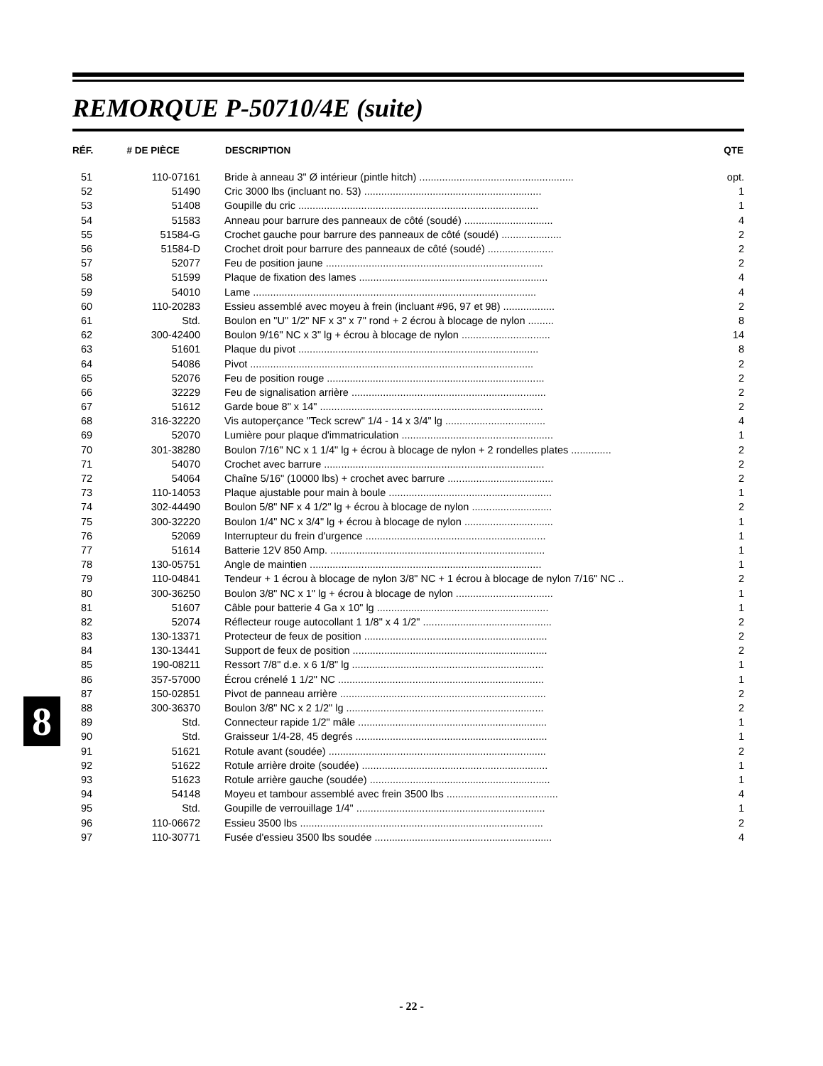REMORQUE P-50710/4E (suite)
| RÉF. | # DE PIÈCE | DESCRIPTION | QTE |
| --- | --- | --- | --- |
| 51 | 110-07161 | Bride à anneau 3" Ø intérieur (pintle hitch) ...................................................... | opt. |
| 52 | 51490 | Cric 3000 lbs (incluant no. 53) .............................................................. | 1 |
| 53 | 51408 | Goupille du cric .................................................................................... | 1 |
| 54 | 51583 | Anneau pour barrure des panneaux de côté (soudé) ............................... | 4 |
| 55 | 51584-G | Crochet gauche pour barrure des panneaux de côté (soudé) ..................... | 2 |
| 56 | 51584-D | Crochet droit pour barrure des panneaux de côté (soudé) ....................... | 2 |
| 57 | 52077 | Feu de position jaune ............................................................................ | 2 |
| 58 | 51599 | Plaque de fixation des lames .................................................................. | 4 |
| 59 | 54010 | Lame ................................................................................................... | 4 |
| 60 | 110-20283 | Essieu assemblé avec moyeu à frein (incluant #96, 97 et 98) .................. | 2 |
| 61 | Std. | Boulon en "U" 1/2" NF x 3" x 7" rond + 2 écrou à blocage de nylon ......... | 8 |
| 62 | 300-42400 | Boulon 9/16" NC x 3" lg + écrou à blocage de nylon ............................... | 14 |
| 63 | 51601 | Plaque du pivot .................................................................................... | 8 |
| 64 | 54086 | Pivot ................................................................................................... | 2 |
| 65 | 52076 | Feu de position rouge ............................................................................ | 2 |
| 66 | 32229 | Feu de signalisation arrière .................................................................... | 2 |
| 67 | 51612 | Garde boue 8" x 14" .............................................................................. | 2 |
| 68 | 316-32220 | Vis autoperçance "Teck screw" 1/4 - 14 x 3/4" lg ................................... | 4 |
| 69 | 52070 | Lumière pour plaque d'immatriculation ..................................................... | 1 |
| 70 | 301-38280 | Boulon 7/16" NC x 1 1/4" lg + écrou à blocage de nylon + 2 rondelles plates .............. | 2 |
| 71 | 54070 | Crochet avec barrure ............................................................................. | 2 |
| 72 | 54064 | Chaîne 5/16" (10000 lbs) + crochet avec barrure ..................................... | 2 |
| 73 | 110-14053 | Plaque ajustable pour main à boule ......................................................... | 1 |
| 74 | 302-44490 | Boulon 5/8" NF x 4 1/2" lg + écrou à blocage de nylon ............................ | 2 |
| 75 | 300-32220 | Boulon 1/4" NC x 3/4" lg + écrou à blocage de nylon ............................... | 1 |
| 76 | 52069 | Interrupteur du frein d'urgence ............................................................... | 1 |
| 77 | 51614 | Batterie 12V 850 Amp. ........................................................................... | 1 |
| 78 | 130-05751 | Angle de maintien ................................................................................. | 1 |
| 79 | 110-04841 | Tendeur + 1 écrou à blocage de nylon 3/8" NC + 1 écrou à blocage de nylon 7/16" NC .. | 2 |
| 80 | 300-36250 | Boulon 3/8" NC x 1" lg + écrou à blocage de nylon .................................. | 1 |
| 81 | 51607 | Câble pour batterie 4 Ga x 10" lg ............................................................ | 1 |
| 82 | 52074 | Réflecteur rouge autocollant 1 1/8" x 4 1/2" ............................................. | 2 |
| 83 | 130-13371 | Protecteur de feux de position ................................................................ | 2 |
| 84 | 130-13441 | Support de feux de position .................................................................... | 2 |
| 85 | 190-08211 | Ressort 7/8" d.e. x 6 1/8" lg ................................................................... | 1 |
| 86 | 357-57000 | Écrou crénelé 1 1/2" NC ........................................................................ | 1 |
| 87 | 150-02851 | Pivot de panneau arrière ........................................................................ | 2 |
| 88 | 300-36370 | Boulon 3/8" NC x 2 1/2" lg ..................................................................... | 2 |
| 89 | Std. | Connecteur rapide 1/2" mâle .................................................................. | 1 |
| 90 | Std. | Graisseur 1/4-28, 45 degrés ................................................................... | 1 |
| 91 | 51621 | Rotule avant (soudée) ............................................................................ | 2 |
| 92 | 51622 | Rotule arrière droite (soudée) ................................................................. | 1 |
| 93 | 51623 | Rotule arrière gauche (soudée) ............................................................... | 1 |
| 94 | 54148 | Moyeu et tambour assemblé avec frein 3500 lbs ....................................... | 4 |
| 95 | Std. | Goupille de verrouillage 1/4" .................................................................. | 1 |
| 96 | 110-06672 | Essieu 3500 lbs ..................................................................................... | 2 |
| 97 | 110-30771 | Fusée d'essieu 3500 lbs soudée .............................................................. | 4 |
8
- 22 -